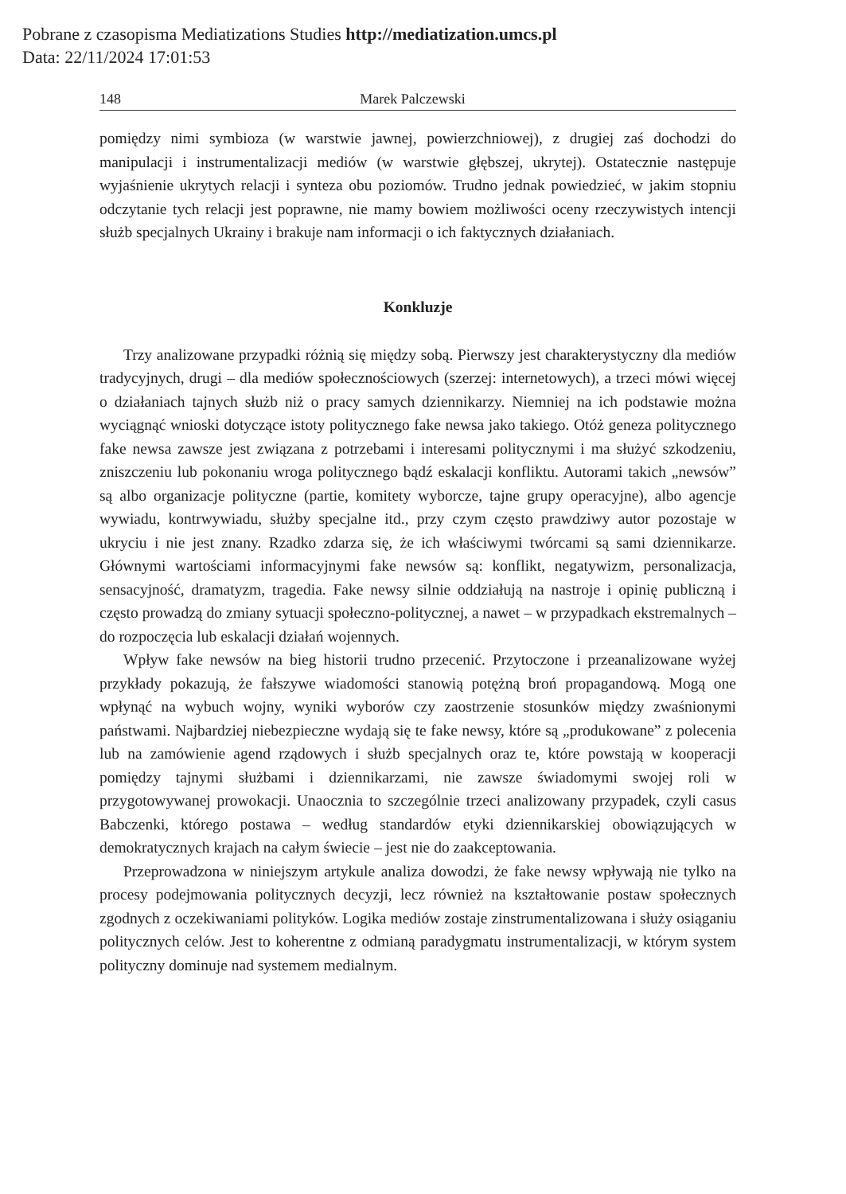Pobrane z czasopisma Mediatizations Studies http://mediatization.umcs.pl
Data: 22/11/2024 17:01:53
148 Marek Palczewski
pomiędzy nimi symbioza (w warstwie jawnej, powierzchniowej), z drugiej zaś dochodzi do manipulacji i instrumentalizacji mediów (w warstwie głębszej, ukrytej). Ostatecznie następuje wyjaśnienie ukrytych relacji i synteza obu poziomów. Trudno jednak powiedzieć, w jakim stopniu odczytanie tych relacji jest poprawne, nie mamy bowiem możliwości oceny rzeczywistych intencji służb specjalnych Ukrainy i brakuje nam informacji o ich faktycznych działaniach.
Konkluzje
Trzy analizowane przypadki różnią się między sobą. Pierwszy jest charakterystyczny dla mediów tradycyjnych, drugi – dla mediów społecznościowych (szerzej: internetowych), a trzeci mówi więcej o działaniach tajnych służb niż o pracy samych dziennikarzy. Niemniej na ich podstawie można wyciągnąć wnioski dotyczące istoty politycznego fake newsa jako takiego. Otóż geneza politycznego fake newsa zawsze jest związana z potrzebami i interesami politycznymi i ma służyć szkodzeniu, zniszczeniu lub pokonaniu wroga politycznego bądź eskalacji konfliktu. Autorami takich „newsów” są albo organizacje polityczne (partie, komitety wyborcze, tajne grupy operacyjne), albo agencje wywiadu, kontrwywiadu, służby specjalne itd., przy czym często prawdziwy autor pozostaje w ukryciu i nie jest znany. Rzadko zdarza się, że ich właściwymi twórcami są sami dziennikarze. Głównymi wartościami informacyjnymi fake newsów są: konflikt, negatywizm, personalizacja, sensacyjność, dramatyzm, tragedia. Fake newsy silnie oddziałują na nastroje i opinię publiczną i często prowadzą do zmiany sytuacji społeczno-politycznej, a nawet – w przypadkach ekstremalnych – do rozpoczęcia lub eskalacji działań wojennych.
Wpływ fake newsów na bieg historii trudno przecenić. Przytoczone i przeanalizowane wyżej przykłady pokazują, że fałszywe wiadomości stanowią potężną broń propagandową. Mogą one wpłynąć na wybuch wojny, wyniki wyborów czy zaostrzenie stosunków między zwaśnionymi państwami. Najbardziej niebezpieczne wydają się te fake newsy, które są „produkowane” z polecenia lub na zamówienie agend rządowych i służb specjalnych oraz te, które powstają w kooperacji pomiędzy tajnymi służbami i dziennikarzami, nie zawsze świadomymi swojej roli w przygotowywanej prowokacji. Unaocznia to szczególnie trzeci analizowany przypadek, czyli casus Babczenki, którego postawa – według standardów etyki dziennikarskiej obowiązujących w demokratycznych krajach na całym świecie – jest nie do zaakceptowania.
Przeprowadzona w niniejszym artykule analiza dowodzi, że fake newsy wpływają nie tylko na procesy podejmowania politycznych decyzji, lecz również na kształtowanie postaw społecznych zgodnych z oczekiwaniami polityków. Logika mediów zostaje zinstrumentalizowana i służy osiąganiu politycznych celów. Jest to koherentne z odmianą paradygmatu instrumentalizacji, w którym system polityczny dominuje nad systemem medialnym.